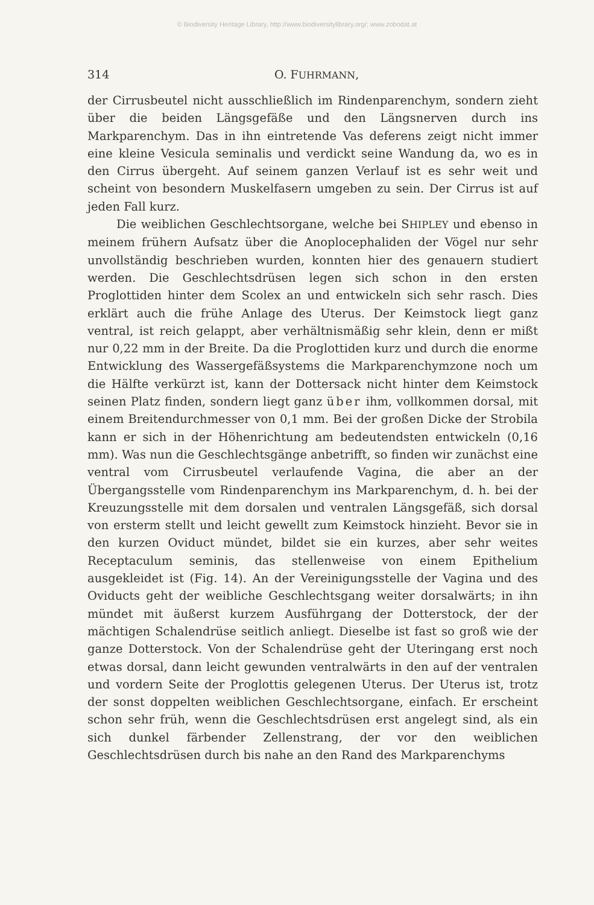© Biodiversity Heritage Library, http://www.biodiversitylibrary.org/; www.zobodat.at
314 O. FUHRMANN,
der Cirrusbeutel nicht ausschließlich im Rindenparenchym, sondern zieht über die beiden Längsgefäße und den Längsnerven durch ins Markparenchym. Das in ihn eintretende Vas deferens zeigt nicht immer eine kleine Vesicula seminalis und verdickt seine Wandung da, wo es in den Cirrus übergeht. Auf seinem ganzen Verlauf ist es sehr weit und scheint von besondern Muskelfasern umgeben zu sein. Der Cirrus ist auf jeden Fall kurz.
Die weiblichen Geschlechtsorgane, welche bei SHIPLEY und ebenso in meinem frühern Aufsatz über die Anoplocephaliden der Vögel nur sehr unvollständig beschrieben wurden, konnten hier des genauern studiert werden. Die Geschlechtsdrüsen legen sich schon in den ersten Proglottiden hinter dem Scolex an und entwickeln sich sehr rasch. Dies erklärt auch die frühe Anlage des Uterus. Der Keimstock liegt ganz ventral, ist reich gelappt, aber verhältnismäßig sehr klein, denn er mißt nur 0,22 mm in der Breite. Da die Proglottiden kurz und durch die enorme Entwicklung des Wassergefäßsystems die Markparenchymzone noch um die Hälfte verkürzt ist, kann der Dottersack nicht hinter dem Keimstock seinen Platz finden, sondern liegt ganz über ihm, vollkommen dorsal, mit einem Breitendurchmesser von 0,1 mm. Bei der großen Dicke der Strobila kann er sich in der Höhenrichtung am bedeutendsten entwickeln (0,16 mm). Was nun die Geschlechtsgänge anbetrifft, so finden wir zunächst eine ventral vom Cirrusbeutel verlaufende Vagina, die aber an der Übergangsstelle vom Rindenparenchym ins Markparenchym, d. h. bei der Kreuzungsstelle mit dem dorsalen und ventralen Längsgefäß, sich dorsal von ersterm stellt und leicht gewellt zum Keimstock hinzieht. Bevor sie in den kurzen Oviduct mündet, bildet sie ein kurzes, aber sehr weites Receptaculum seminis, das stellenweise von einem Epithelium ausgekleidet ist (Fig. 14). An der Vereinigungsstelle der Vagina und des Oviducts geht der weibliche Geschlechtsgang weiter dorsalwärts; in ihn mündet mit äußerst kurzem Ausführgang der Dotterstock, der der mächtigen Schalendrüse seitlich anliegt. Dieselbe ist fast so groß wie der ganze Dotterstock. Von der Schalendrüse geht der Uteringang erst noch etwas dorsal, dann leicht gewunden ventralwärts in den auf der ventralen und vordern Seite der Proglottis gelegenen Uterus. Der Uterus ist, trotz der sonst doppelten weiblichen Geschlechtsorgane, einfach. Er erscheint schon sehr früh, wenn die Geschlechtsdrüsen erst angelegt sind, als ein sich dunkel färbender Zellenstrang, der vor den weiblichen Geschlechtsdrüsen durch bis nahe an den Rand des Markparenchyms